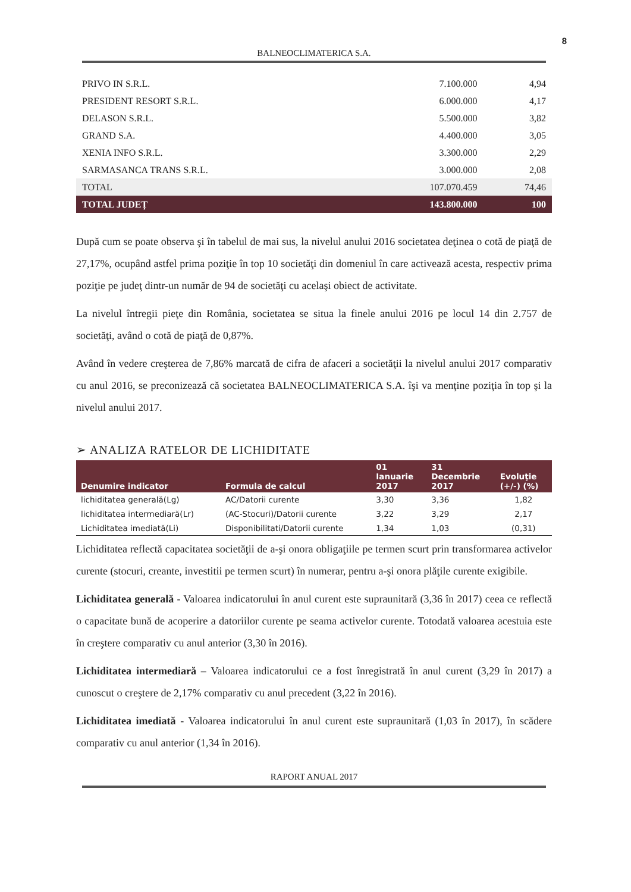8
BALNEOCLIMATERICA S.A.
| PRIVO IN S.R.L. | 7.100.000 | 4,94 |
| PRESIDENT RESORT S.R.L. | 6.000.000 | 4,17 |
| DELASON S.R.L. | 5.500.000 | 3,82 |
| GRAND S.A. | 4.400.000 | 3,05 |
| XENIA INFO S.R.L. | 3.300.000 | 2,29 |
| SARMASANCA TRANS S.R.L. | 3.000.000 | 2,08 |
| TOTAL | 107.070.459 | 74,46 |
| TOTAL JUDEȚ | 143.800.000 | 100 |
După cum se poate observa şi în tabelul de mai sus, la nivelul anului 2016 societatea deţinea o cotă de piaţă de 27,17%, ocupând astfel prima poziţie în top 10 societăţi din domeniul în care activează acesta, respectiv prima poziţie pe judeţ dintr-un număr de 94 de societăţi cu acelaşi obiect de activitate.
La nivelul întregii pieţe din România, societatea se situa la finele anului 2016 pe locul 14 din 2.757 de societăţi, având o cotă de piaţă de 0,87%.
Având în vedere creşterea de 7,86% marcată de cifra de afaceri a societăţii la nivelul anului 2017 comparativ cu anul 2016, se preconizează că societatea BALNEOCLIMATERICA S.A. îşi va menţine poziţia în top şi la nivelul anului 2017.
➢ ANALIZA RATELOR DE LICHIDITATE
| Denumire indicator | Formula de calcul | 01 Ianuarie 2017 | 31 Decembrie 2017 | Evoluţie (+/-) (%) |
| --- | --- | --- | --- | --- |
| lichiditatea generală(Lg) | AC/Datorii curente | 3,30 | 3,36 | 1,82 |
| lichiditatea intermediară(Lr) | (AC-Stocuri)/Datorii curente | 3,22 | 3,29 | 2,17 |
| Lichiditatea imediată(Li) | Disponibilitati/Datorii curente | 1,34 | 1,03 | (0,31) |
Lichiditatea reflectă capacitatea societăţii de a-şi onora obligaţiile pe termen scurt prin transformarea activelor curente (stocuri, creante, investitii pe termen scurt) în numerar, pentru a-şi onora plăţile curente exigibile.
Lichiditatea generală - Valoarea indicatorului în anul curent este supraunitară (3,36 în 2017) ceea ce reflectă o capacitate bună de acoperire a datoriilor curente pe seama activelor curente. Totodată valoarea acestuia este în creştere comparativ cu anul anterior (3,30 în 2016).
Lichiditatea intermediară – Valoarea indicatorului ce a fost înregistrată în anul curent (3,29 în 2017) a cunoscut o creştere de 2,17% comparativ cu anul precedent (3,22 în 2016).
Lichiditatea imediată - Valoarea indicatorului în anul curent este supraunitară (1,03 în 2017), în scădere comparativ cu anul anterior (1,34 în 2016).
RAPORT ANUAL 2017